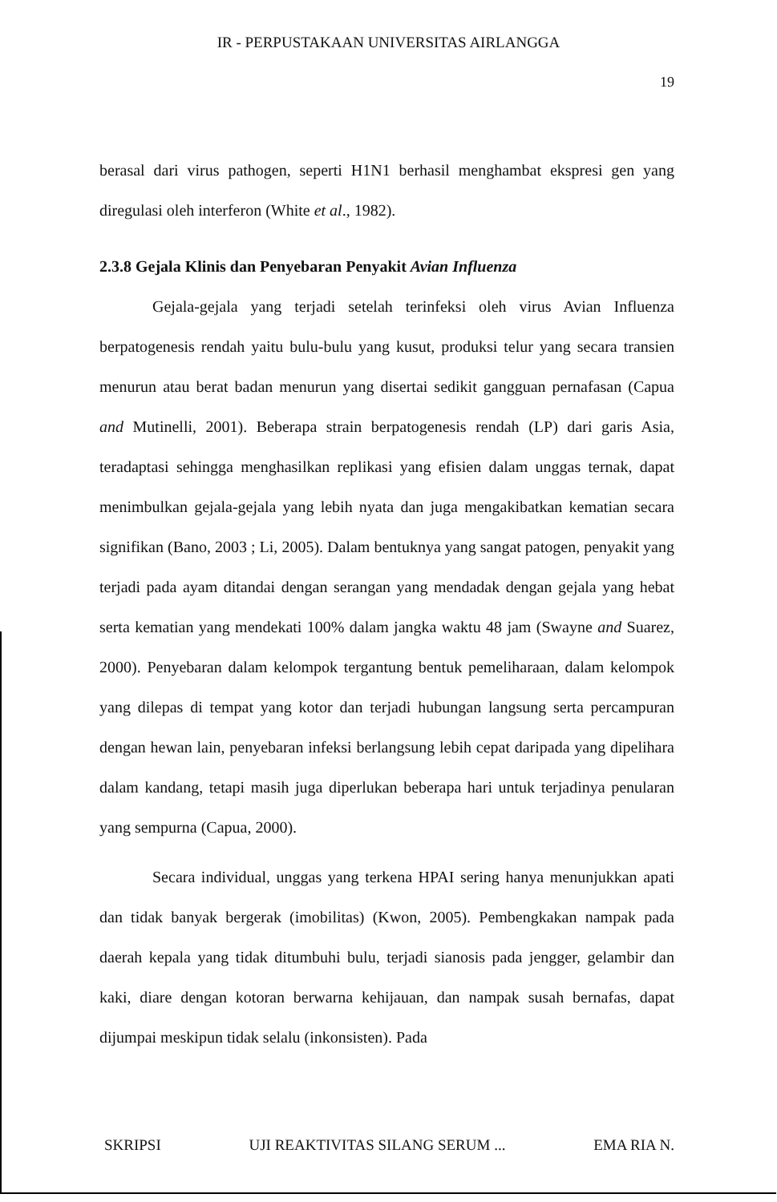IR - PERPUSTAKAAN UNIVERSITAS AIRLANGGA
19
berasal dari virus pathogen, seperti H1N1 berhasil menghambat ekspresi gen yang diregulasi oleh interferon (White et al., 1982).
2.3.8 Gejala Klinis dan Penyebaran Penyakit Avian Influenza
Gejala-gejala yang terjadi setelah terinfeksi oleh virus Avian Influenza berpatogenesis rendah yaitu bulu-bulu yang kusut, produksi telur yang secara transien menurun atau berat badan menurun yang disertai sedikit gangguan pernafasan (Capua and Mutinelli, 2001). Beberapa strain berpatogenesis rendah (LP) dari garis Asia, teradaptasi sehingga menghasilkan replikasi yang efisien dalam unggas ternak, dapat menimbulkan gejala-gejala yang lebih nyata dan juga mengakibatkan kematian secara signifikan (Bano, 2003 ; Li, 2005). Dalam bentuknya yang sangat patogen, penyakit yang terjadi pada ayam ditandai dengan serangan yang mendadak dengan gejala yang hebat serta kematian yang mendekati 100% dalam jangka waktu 48 jam (Swayne and Suarez, 2000). Penyebaran dalam kelompok tergantung bentuk pemeliharaan, dalam kelompok yang dilepas di tempat yang kotor dan terjadi hubungan langsung serta percampuran dengan hewan lain, penyebaran infeksi berlangsung lebih cepat daripada yang dipelihara dalam kandang, tetapi masih juga diperlukan beberapa hari untuk terjadinya penularan yang sempurna (Capua, 2000).
Secara individual, unggas yang terkena HPAI sering hanya menunjukkan apati dan tidak banyak bergerak (imobilitas) (Kwon, 2005). Pembengkakan nampak pada daerah kepala yang tidak ditumbuhi bulu, terjadi sianosis pada jengger, gelambir dan kaki, diare dengan kotoran berwarna kehijauan, dan nampak susah bernafas, dapat dijumpai meskipun tidak selalu (inkonsisten). Pada
SKRIPSI UJI REAKTIVITAS SILANG SERUM ... EMA RIA N.